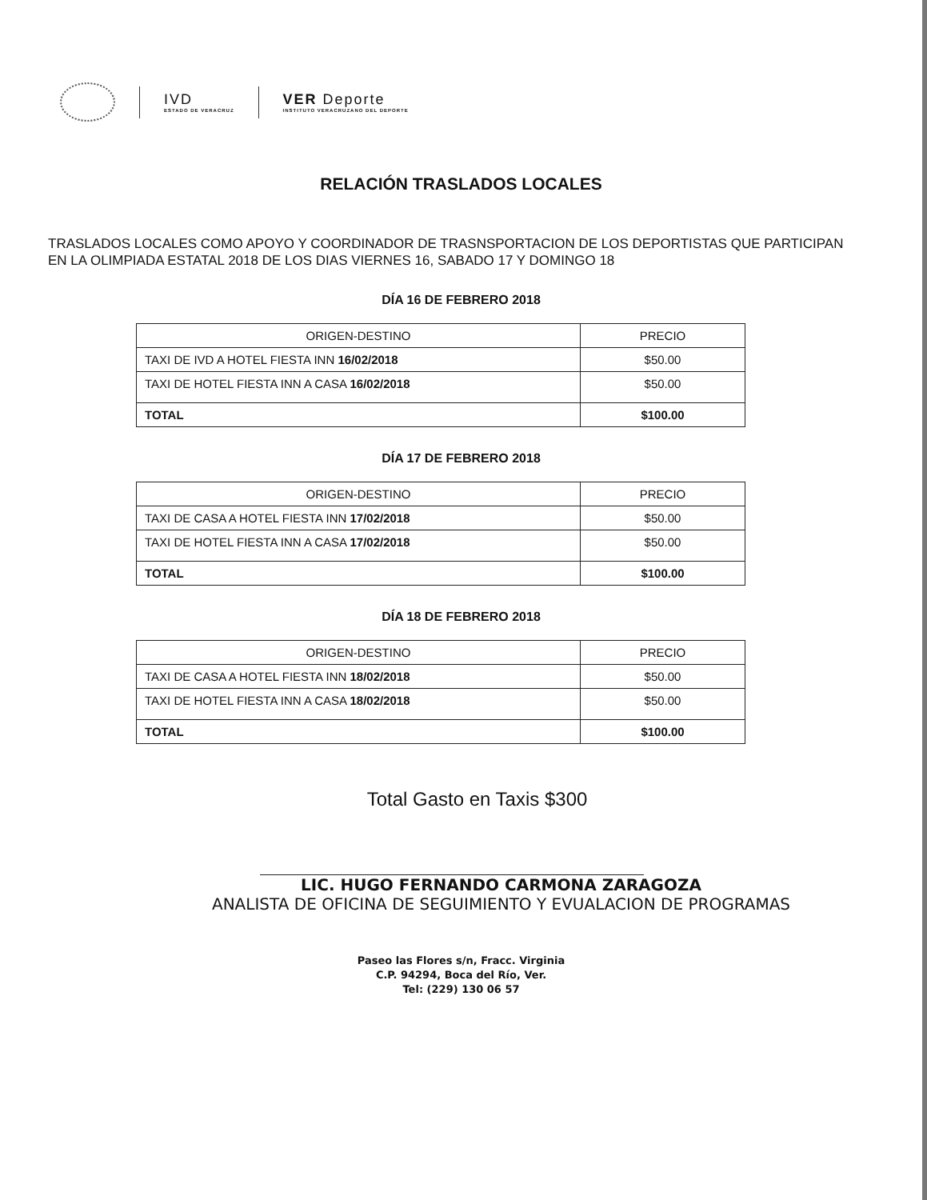IVD
ESTADO DE VERACRUZ
VER Deporte
INSTITUTO VERACRUZANO DEL DEPORTE
RELACIÓN TRASLADOS LOCALES
TRASLADOS LOCALES COMO APOYO Y COORDINADOR DE TRASNSPORTACION DE LOS DEPORTISTAS QUE PARTICIPAN EN LA OLIMPIADA ESTATAL 2018 DE LOS DIAS VIERNES 16, SABADO 17 Y DOMINGO 18
DÍA 16 DE FEBRERO 2018
| ORIGEN-DESTINO | PRECIO |
| --- | --- |
| TAXI DE IVD A HOTEL FIESTA INN 16/02/2018 | $50.00 |
| TAXI DE HOTEL FIESTA INN A CASA 16/02/2018 | $50.00 |
| TOTAL | $100.00 |
DÍA 17 DE FEBRERO 2018
| ORIGEN-DESTINO | PRECIO |
| --- | --- |
| TAXI DE CASA A HOTEL FIESTA INN 17/02/2018 | $50.00 |
| TAXI DE HOTEL FIESTA INN A CASA 17/02/2018 | $50.00 |
| TOTAL | $100.00 |
DÍA 18 DE FEBRERO 2018
| ORIGEN-DESTINO | PRECIO |
| --- | --- |
| TAXI DE CASA A HOTEL FIESTA INN 18/02/2018 | $50.00 |
| TAXI DE HOTEL FIESTA INN A CASA 18/02/2018 | $50.00 |
| TOTAL | $100.00 |
Total Gasto en Taxis $300
LIC. HUGO FERNANDO CARMONA ZARAGOZA
ANALISTA DE OFICINA DE SEGUIMIENTO Y EVUALACION DE PROGRAMAS
Paseo las Flores s/n, Fracc. Virginia
C.P. 94294, Boca del Río, Ver.
Tel: (229) 130 06 57